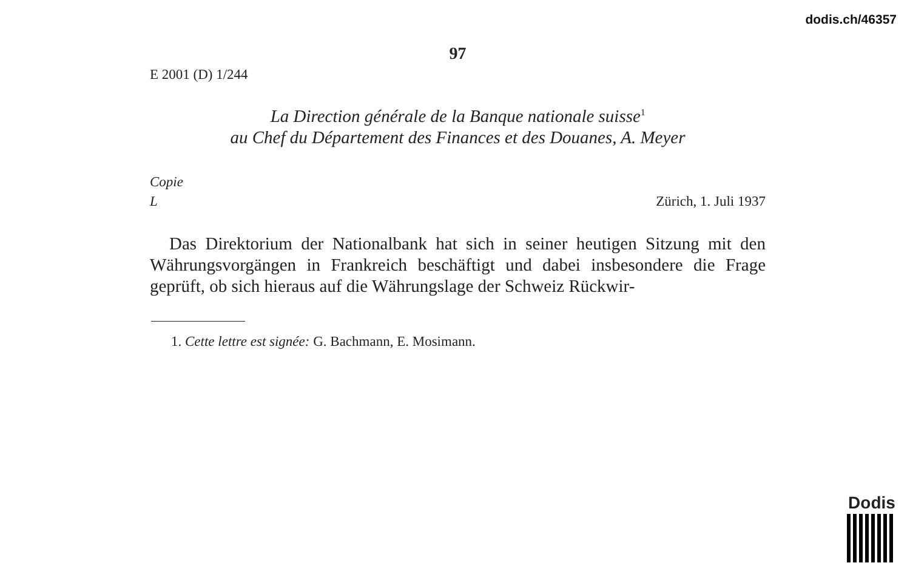dodis.ch/46357
97
E 2001 (D) 1/244
La Direction générale de la Banque nationale suisse<sup>1</sup>
au Chef du Département des Finances et des Douanes, A. Meyer
Copie
L
Zürich, 1. Juli 1937
Das Direktorium der Nationalbank hat sich in seiner heutigen Sitzung mit den Währungsvorgängen in Frankreich beschäftigt und dabei insbesondere die Frage geprüft, ob sich hieraus auf die Währungslage der Schweiz Rückwir-
1. Cette lettre est signée: G. Bachmann, E. Mosimann.
Dodis